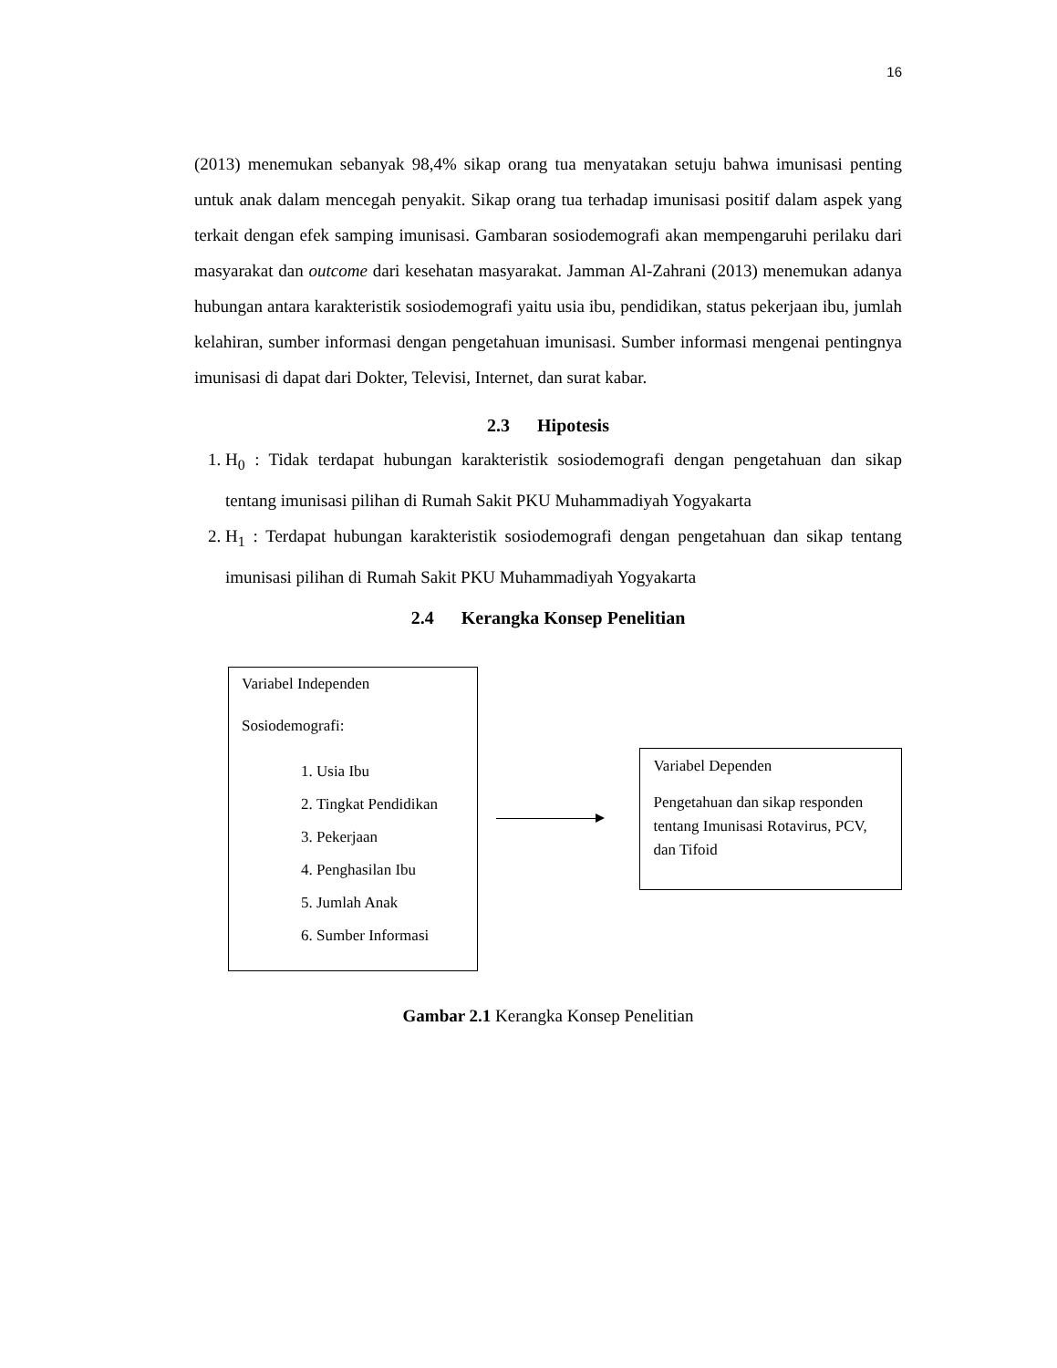16
(2013) menemukan sebanyak 98,4% sikap orang tua menyatakan setuju bahwa imunisasi penting untuk anak dalam mencegah penyakit. Sikap orang tua terhadap imunisasi positif dalam aspek yang terkait dengan efek samping imunisasi. Gambaran sosiodemografi akan mempengaruhi perilaku dari masyarakat dan outcome dari kesehatan masyarakat. Jamman Al-Zahrani (2013) menemukan adanya hubungan antara karakteristik sosiodemografi yaitu usia ibu, pendidikan, status pekerjaan ibu, jumlah kelahiran, sumber informasi dengan pengetahuan imunisasi. Sumber informasi mengenai pentingnya imunisasi di dapat dari Dokter, Televisi, Internet, dan surat kabar.
2.3 Hipotesis
1. H<sub>0</sub> : Tidak terdapat hubungan karakteristik sosiodemografi dengan pengetahuan dan sikap tentang imunisasi pilihan di Rumah Sakit PKU Muhammadiyah Yogyakarta
2. H<sub>1</sub> : Terdapat hubungan karakteristik sosiodemografi dengan pengetahuan dan sikap tentang imunisasi pilihan di Rumah Sakit PKU Muhammadiyah Yogyakarta
2.4 Kerangka Konsep Penelitian
Variabel Independen
Sosiodemografi:
1. Usia Ibu
2. Tingkat Pendidikan
3. Pekerjaan
4. Penghasilan Ibu
5. Jumlah Anak
6. Sumber Informasi
Variabel Dependen
Pengetahuan dan sikap responden tentang Imunisasi Rotavirus, PCV, dan Tifoid
Gambar 2.1 Kerangka Konsep Penelitian